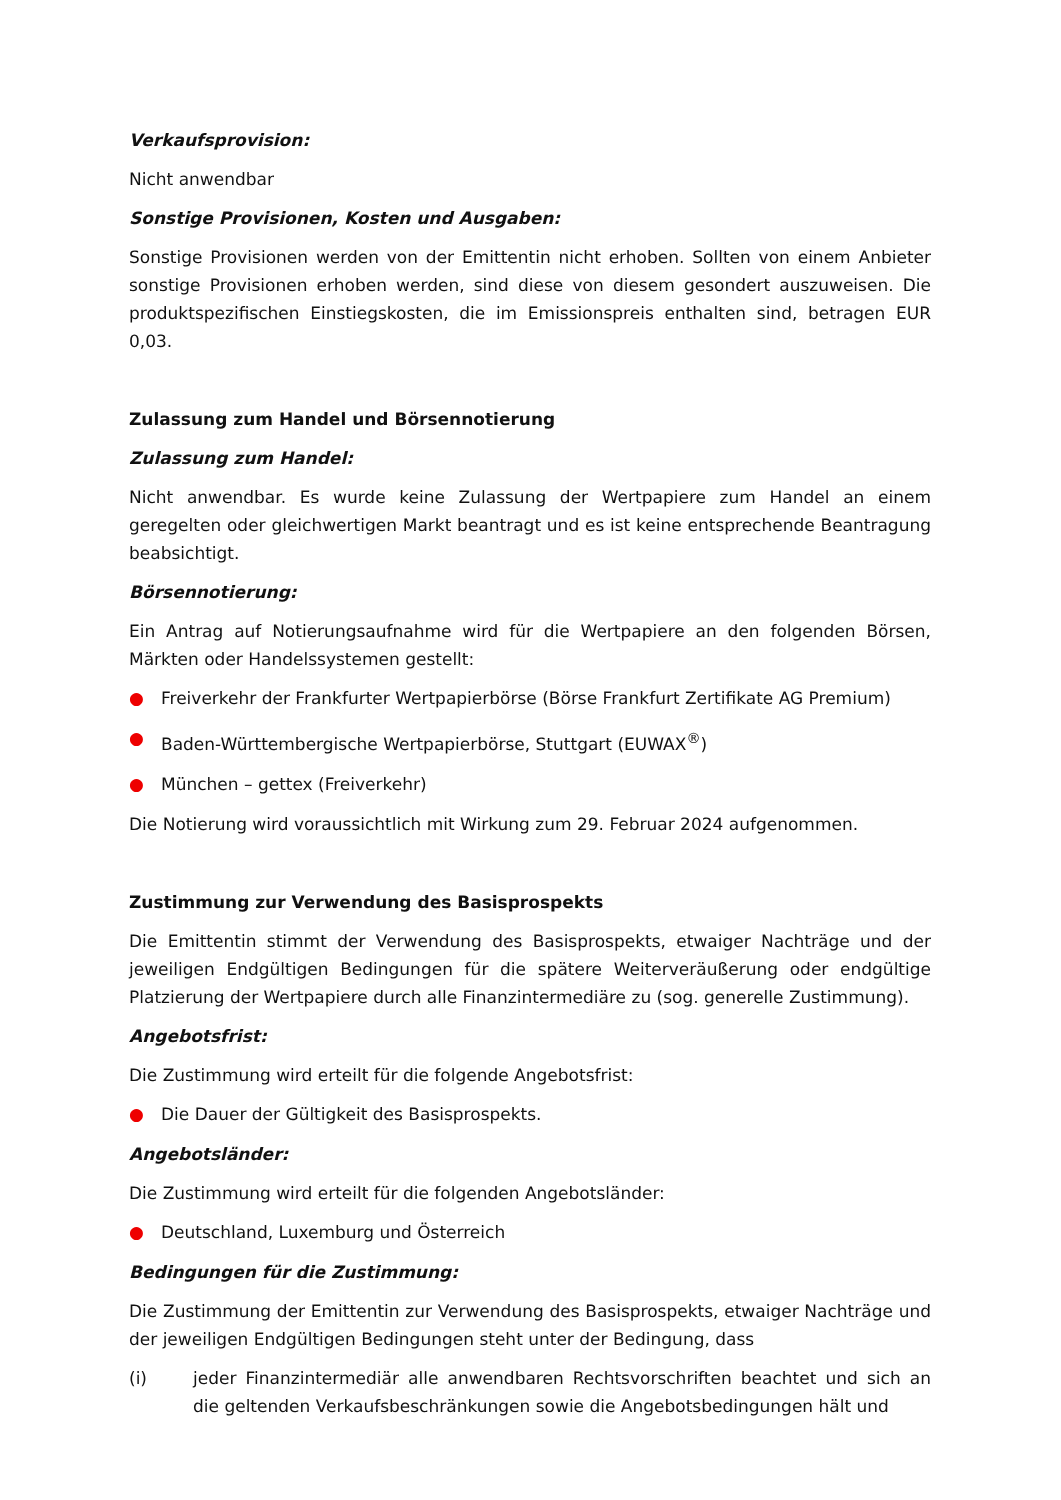Verkaufsprovision:
Nicht anwendbar
Sonstige Provisionen, Kosten und Ausgaben:
Sonstige Provisionen werden von der Emittentin nicht erhoben. Sollten von einem Anbieter sonstige Provisionen erhoben werden, sind diese von diesem gesondert auszuweisen. Die produktspezifischen Einstiegskosten, die im Emissionspreis enthalten sind, betragen EUR 0,03.
Zulassung zum Handel und Börsennotierung
Zulassung zum Handel:
Nicht anwendbar. Es wurde keine Zulassung der Wertpapiere zum Handel an einem geregelten oder gleichwertigen Markt beantragt und es ist keine entsprechende Beantragung beabsichtigt.
Börsennotierung:
Ein Antrag auf Notierungsaufnahme wird für die Wertpapiere an den folgenden Börsen, Märkten oder Handelssystemen gestellt:
● Freiverkehr der Frankfurter Wertpapierbörse (Börse Frankfurt Zertifikate AG Premium)
● Baden-Württembergische Wertpapierbörse, Stuttgart (EUWAX<sup>®</sup>)
● München – gettex (Freiverkehr)
Die Notierung wird voraussichtlich mit Wirkung zum 29. Februar 2024 aufgenommen.
Zustimmung zur Verwendung des Basisprospekts
Die Emittentin stimmt der Verwendung des Basisprospekts, etwaiger Nachträge und der jeweiligen Endgültigen Bedingungen für die spätere Weiterveräußerung oder endgültige Platzierung der Wertpapiere durch alle Finanzintermediäre zu (sog. generelle Zustimmung).
Angebotsfrist:
Die Zustimmung wird erteilt für die folgende Angebotsfrist:
● Die Dauer der Gültigkeit des Basisprospekts.
Angebotsländer:
Die Zustimmung wird erteilt für die folgenden Angebotsländer:
● Deutschland, Luxemburg und Österreich
Bedingungen für die Zustimmung:
Die Zustimmung der Emittentin zur Verwendung des Basisprospekts, etwaiger Nachträge und der jeweiligen Endgültigen Bedingungen steht unter der Bedingung, dass
(i) jeder Finanzintermediär alle anwendbaren Rechtsvorschriften beachtet und sich an die geltenden Verkaufsbeschränkungen sowie die Angebotsbedingungen hält und